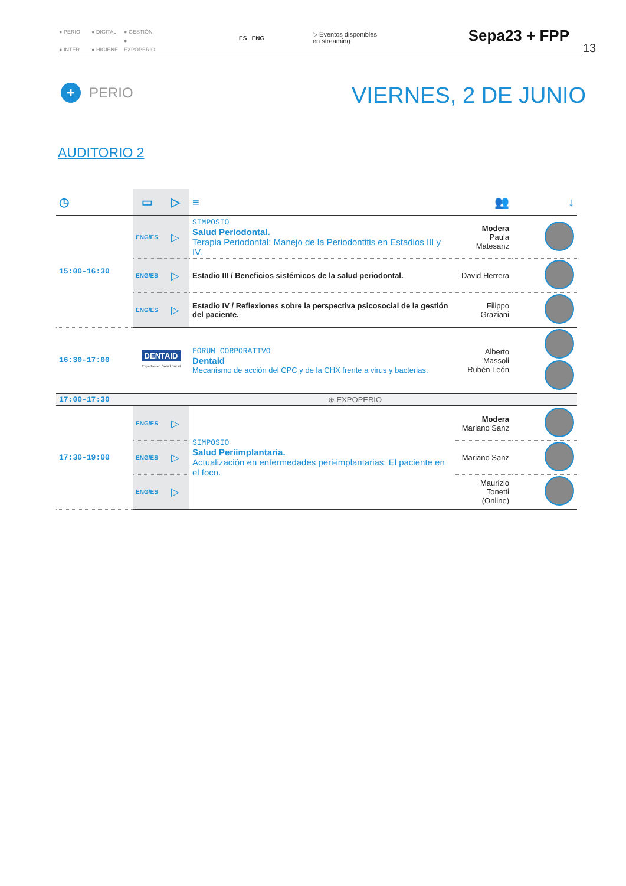● PERIO ● DIGITAL ● GESTIÓN
● INTER ● HIGIENE ● EXPOPERIO
ES ENG
▷ Eventos disponibles
en streaming
Sepa23 + FPP
13
+ PERIO VIERNES, 2 DE JUNIO
AUDITORIO 2
| ◷ | ▭ | ▷ | ≡ | 👥 | ↓ |
| --- | --- | --- | --- | --- | --- |
| 15:00-16:30 | ENG/ES | ▷ | SIMPOSIO Salud Periodontal. Terapia Periodontal: Manejo de la Periodontitis en Estadios III y IV. | Modera Paula Matesanz | |
| | ENG/ES | ▷ | Estadio III / Beneficios sistémicos de la salud periodontal. | David Herrera | |
| | ENG/ES | ▷ | Estadio IV / Reflexiones sobre la perspectiva psicosocial de la gestión del paciente. | Filippo Graziani | |
| 16:30-17:00 | DENTAID Expertos en Salud Bucal | | FÓRUM CORPORATIVO Dentaid Mecanismo de acción del CPC y de la CHX frente a virus y bacterias. | Alberto Massoli Rubén León | |
| 17:00-17:30 | ⊕ EXPOPERIO | | | | |
| 17:30-19:00 | ENG/ES | ▷ | SIMPOSIO Salud Periimplantaria. Actualización en enfermedades peri-implantarias: El paciente en el foco. | Modera Mariano Sanz | |
| | ENG/ES | ▷ | | Mariano Sanz | |
| | ENG/ES | ▷ | | Maurizio Tonetti (Online) | |